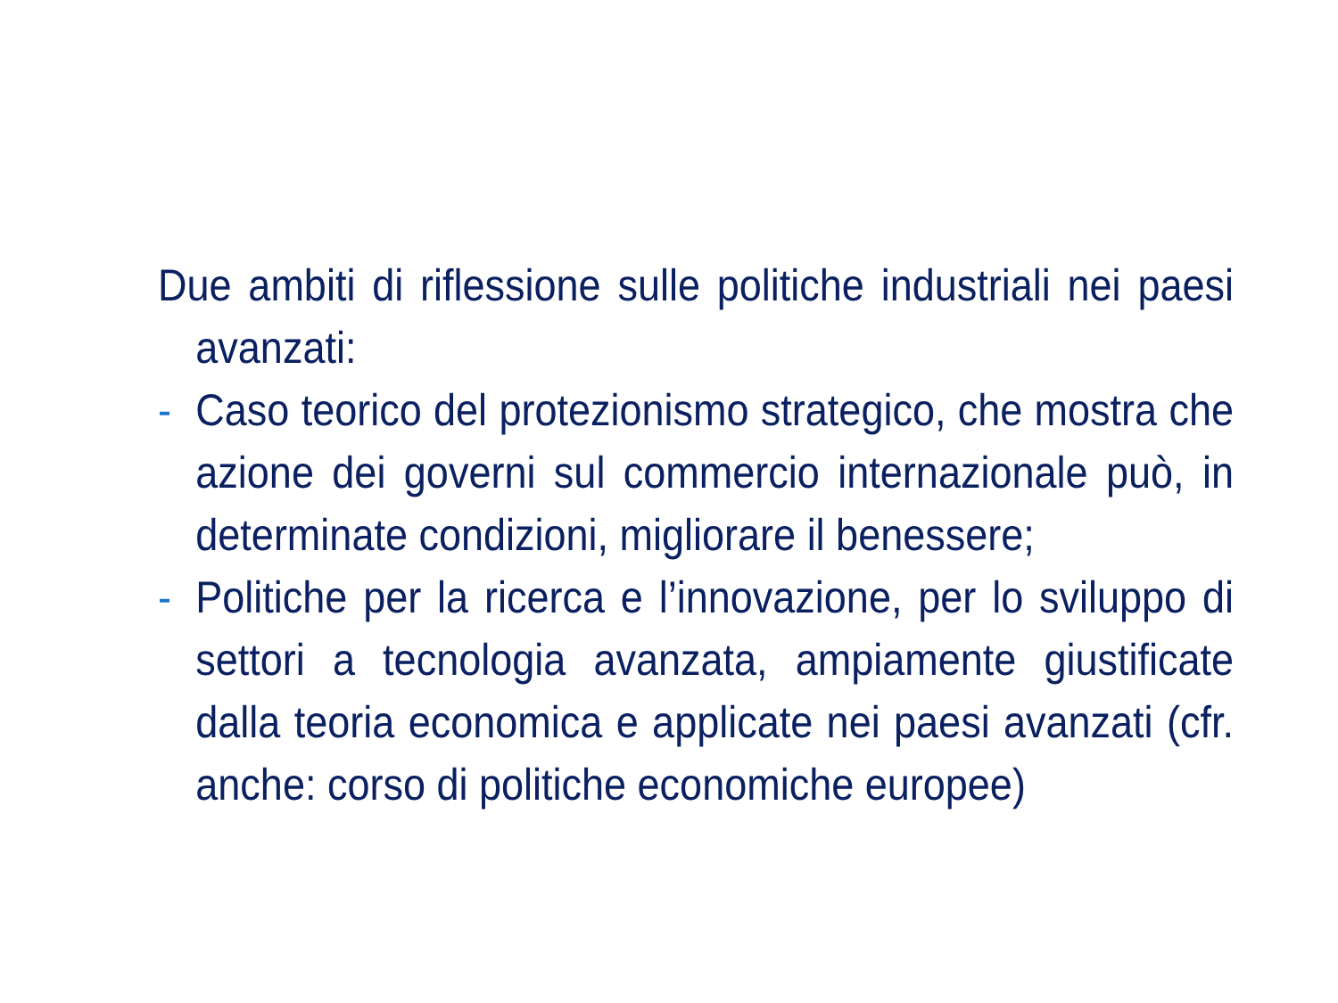Due ambiti di riflessione sulle politiche industriali nei paesi avanzati:
- Caso teorico del protezionismo strategico, che mostra che azione dei governi sul commercio internazionale può, in determinate condizioni, migliorare il benessere;
- Politiche per la ricerca e l’innovazione, per lo sviluppo di settori a tecnologia avanzata, ampiamente giustificate dalla teoria economica e applicate nei paesi avanzati (cfr. anche: corso di politiche economiche europee)